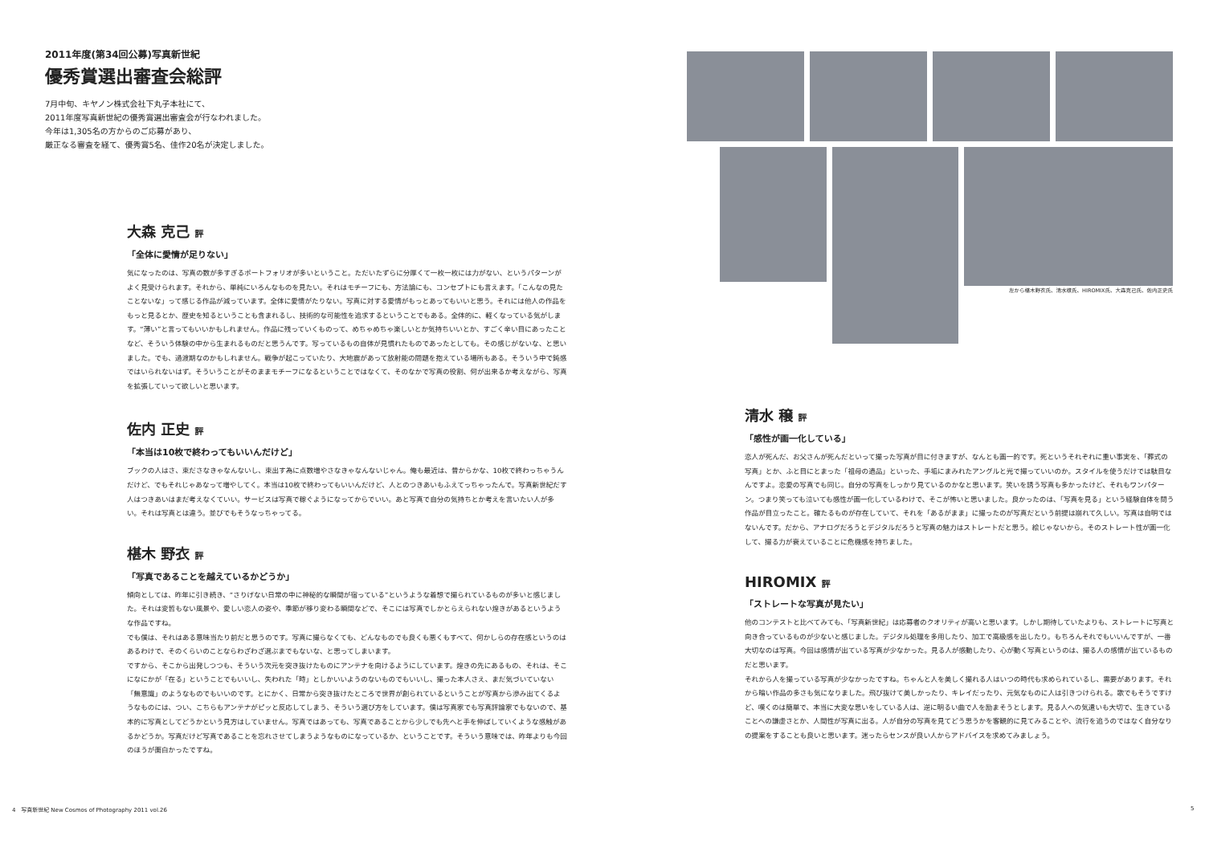2011年度(第34回公募)写真新世紀
優秀賞選出審査会総評
7月中旬、キヤノン株式会社下丸子本社にて、
2011年度写真新世紀の優秀賞選出審査会が行なわれました。
今年は1,305名の方からのご応募があり、
厳正なる審査を経て、優秀賞5名、佳作20名が決定しました。
大森 克己 評
「全体に愛情が足りない」
気になったのは、写真の数が多すぎるポートフォリオが多いということ。ただいたずらに分厚くて一枚一枚には力がない、というパターンがよく見受けられます。それから、単純にいろんなものを見たい。それはモチーフにも、方法論にも、コンセプトにも言えます。「こんなの見たことないな」って感じる作品が減っています。全体に愛情がたりない。写真に対する愛情がもっとあってもいいと思う。それには他人の作品をもっと見るとか、歴史を知るということも含まれるし、技術的な可能性を追求するということでもある。全体的に、軽くなっている気がします。“薄い”と言ってもいいかもしれません。作品に残っていくものって、めちゃめちゃ楽しいとか気持ちいいとか、すごく辛い目にあったことなど、そういう体験の中から生まれるものだと思うんです。写っているもの自体が見慣れたものであったとしても。その感じがないな、と思いました。でも、過渡期なのかもしれません。戦争が起こっていたり、大地震があって放射能の問題を抱えている場所もある。そういう中で鈍感ではいられないはず。そういうことがそのままモチーフになるということではなくて、そのなかで写真の役割、何が出来るか考えながら、写真を拡張していって欲しいと思います。
佐内 正史 評
「本当は10枚で終わってもいいんだけど」
ブックの人はさ、束ださなきゃなんないし、束出す為に点数増やさなきゃなんないじゃん。俺も最近は、昔からかな、10枚で終わっちゃうんだけど、でもそれじゃあなって増やしてく。本当は10枚で終わってもいいんだけど、人とのつきあいもふえてっちゃったんで。写真新世紀だす人はつきあいはまだ考えなくていい。サービスは写真で稼ぐようになってからでいい。あと写真で自分の気持ちとか考えを言いたい人が多い。それは写真とは違う。並びでもそうなっちゃってる。
椹木 野衣 評
「写真であることを越えているかどうか」
傾向としては、昨年に引き続き、“さりげない日常の中に神秘的な瞬間が宿っている”というような着想で撮られているものが多いと感じました。それは変哲もない風景や、愛しい恋人の姿や、季節が移り変わる瞬間などで、そこには写真でしかとらえられない煌きがあるというような作品ですね。
でも僕は、それはある意味当たり前だと思うのです。写真に撮らなくても、どんなものでも良くも悪くもすべて、何かしらの存在感というのはあるわけで、そのくらいのことならわざわざ選ぶまでもないな、と思ってしまいます。
ですから、そこから出発しつつも、そういう次元を突き抜けたものにアンテナを向けるようにしています。煌きの先にあるもの、それは、そこになにかが「在る」ということでもいいし、失われた「時」としかいいようのないものでもいいし、撮った本人さえ、まだ気づいていない「無意識」のようなものでもいいのです。とにかく、日常から突き抜けたところで世界が創られているということが写真から滲み出てくるようなものには、つい、こちらもアンテナがピッと反応してしまう、そういう選び方をしています。僕は写真家でも写真評論家でもないので、基本的に写真としてどうかという見方はしていません。写真ではあっても、写真であることから少しでも先へと手を伸ばしていくような感触があるかどうか。写真だけど写真であることを忘れさせてしまうようなものになっているか、ということです。そういう意味では、昨年よりも今回のほうが面白かったですね。
左から椹木野衣氏、清水穣氏、HIROMIX氏、大森克己氏、佐内正史氏
清水 穣 評
「感性が画一化している」
恋人が死んだ、お父さんが死んだといって撮った写真が目に付きますが、なんとも画一的です。死というそれぞれに重い事実を、「葬式の写真」とか、ふと目にとまった「祖母の遺品」といった、手垢にまみれたアングルと光で撮っていいのか。スタイルを使うだけでは駄目なんですよ。恋愛の写真でも同じ。自分の写真をしっかり見ているのかなと思います。笑いを誘う写真も多かったけど、それもワンパターン。つまり笑っても泣いても感性が画一化しているわけで、そこが怖いと思いました。良かったのは、「写真を見る」という経験自体を問う作品が目立ったこと。確たるものが存在していて、それを「あるがまま」に撮ったのが写真だという前提は崩れて久しい。写真は自明ではないんです。だから、アナログだろうとデジタルだろうと写真の魅力はストレートだと思う。絵じゃないから。そのストレート性が画一化して、撮る力が衰えていることに危機感を持ちました。
HIROMIX 評
「ストレートな写真が見たい」
他のコンテストと比べてみても、「写真新世紀」は応募者のクオリティが高いと思います。しかし期待していたよりも、ストレートに写真と向き合っているものが少ないと感じました。デジタル処理を多用したり、加工で高級感を出したり。もちろんそれでもいいんですが、一番大切なのは写真。今回は感情が出ている写真が少なかった。見る人が感動したり、心が動く写真というのは、撮る人の感情が出ているものだと思います。
それから人を撮っている写真が少なかったですね。ちゃんと人を美しく撮れる人はいつの時代も求められているし、需要があります。それから暗い作品の多さも気になりました。飛び抜けて美しかったり、キレイだったり、元気なものに人は引きつけられる。歌でもそうですけど、嘆くのは簡単で、本当に大変な思いをしている人は、逆に明るい曲で人を励まそうとします。見る人への気遣いも大切で、生きていることへの謙虚さとか、人間性が写真に出る。人が自分の写真を見てどう思うかを客観的に見てみることや、流行を追うのではなく自分なりの提案をすることも良いと思います。迷ったらセンスが良い人からアドバイスを求めてみましょう。
4 写真新世紀 New Cosmos of Photography 2011 vol.26
5